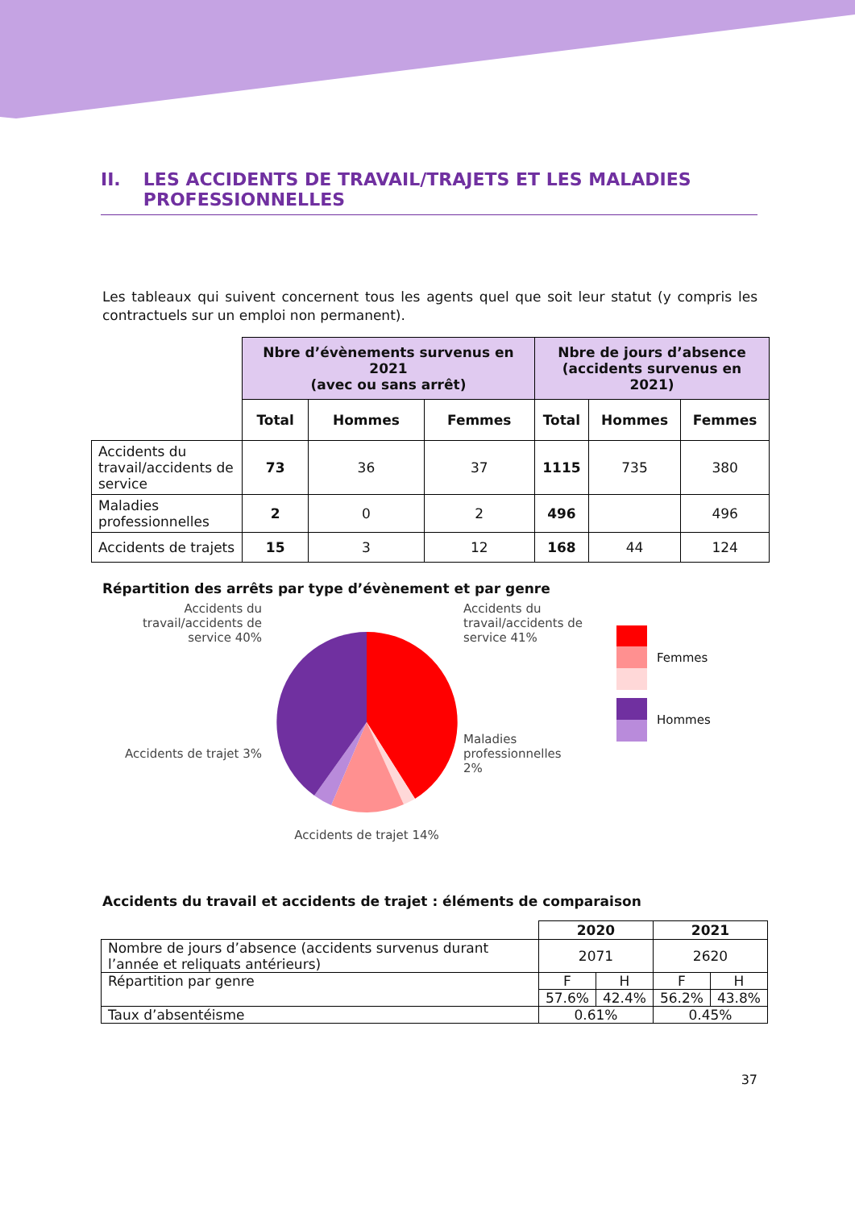II. LES ACCIDENTS DE TRAVAIL/TRAJETS ET LES MALADIES PROFESSIONNELLES
Les tableaux qui suivent concernent tous les agents quel que soit leur statut (y compris les contractuels sur un emploi non permanent).
| | Nbre d’évènements survenus en 2021 (avec ou sans arrêt) | | | Nbre de jours d’absence (accidents survenus en 2021) | | |
| | Total | Hommes | Femmes | Total | Hommes | Femmes |
| Accidents du travail/accidents de service | 73 | 36 | 37 | 1115 | 735 | 380 |
| Maladies professionnelles | 2 | 0 | 2 | 496 | | 496 |
| Accidents de trajets | 15 | 3 | 12 | 168 | 44 | 124 |
Répartition des arrêts par type d’évènement et par genre
Accidents du travail/accidents de service 40%
Accidents de trajet 3%
Accidents de trajet 14%
Accidents du travail/accidents de service 41%
Maladies professionnelles 2%
Femmes
Hommes
Accidents du travail et accidents de trajet : éléments de comparaison
| | 2020 | | 2021 | |
| Nombre de jours d’absence (accidents survenus durant l’année et reliquats antérieurs) | 2071 | | 2620 | |
| Répartition par genre | F | H | F | H |
| | 57.6% | 42.4% | 56.2% | 43.8% |
| Taux d’absentéisme | 0.61% | | 0.45% | |
37